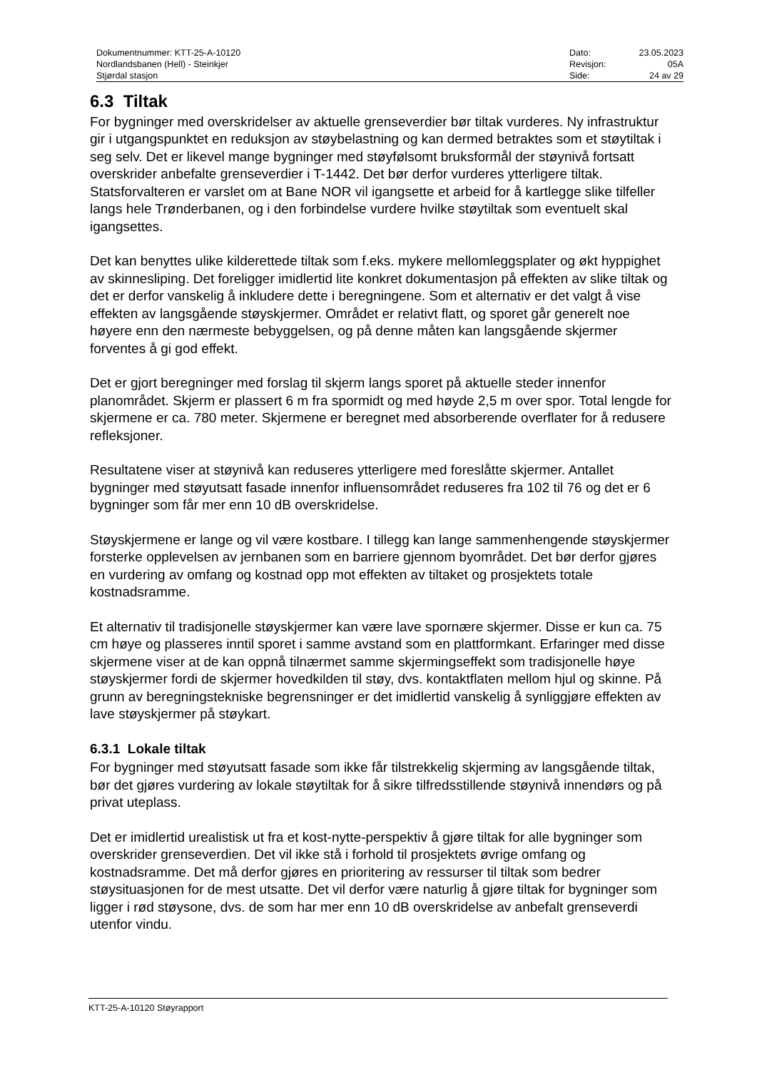| Dokumentnummer: KTT-25-A-10120 | Dato: | 23.05.2023 |
| Nordlandsbanen (Hell) - Steinkjer | Revisjon: | 05A |
| Stjørdal stasjon | Side: | 24 av 29 |
6.3 Tiltak
For bygninger med overskridelser av aktuelle grenseverdier bør tiltak vurderes. Ny infrastruktur gir i utgangspunktet en reduksjon av støybelastning og kan dermed betraktes som et støytiltak i seg selv. Det er likevel mange bygninger med støyfølsomt bruksformål der støynivå fortsatt overskrider anbefalte grenseverdier i T-1442. Det bør derfor vurderes ytterligere tiltak. Statsforvalteren er varslet om at Bane NOR vil igangsette et arbeid for å kartlegge slike tilfeller langs hele Trønderbanen, og i den forbindelse vurdere hvilke støytiltak som eventuelt skal igangsettes.
Det kan benyttes ulike kilderettede tiltak som f.eks. mykere mellomleggsplater og økt hyppighet av skinnesliping. Det foreligger imidlertid lite konkret dokumentasjon på effekten av slike tiltak og det er derfor vanskelig å inkludere dette i beregningene. Som et alternativ er det valgt å vise effekten av langsgående støyskjermer. Området er relativt flatt, og sporet går generelt noe høyere enn den nærmeste bebyggelsen, og på denne måten kan langsgående skjermer forventes å gi god effekt.
Det er gjort beregninger med forslag til skjerm langs sporet på aktuelle steder innenfor planområdet. Skjerm er plassert 6 m fra spormidt og med høyde 2,5 m over spor. Total lengde for skjermene er ca. 780 meter. Skjermene er beregnet med absorberende overflater for å redusere refleksjoner.
Resultatene viser at støynivå kan reduseres ytterligere med foreslåtte skjermer. Antallet bygninger med støyutsatt fasade innenfor influensområdet reduseres fra 102 til 76 og det er 6 bygninger som får mer enn 10 dB overskridelse.
Støyskjermene er lange og vil være kostbare. I tillegg kan lange sammenhengende støyskjermer forsterke opplevelsen av jernbanen som en barriere gjennom byområdet. Det bør derfor gjøres en vurdering av omfang og kostnad opp mot effekten av tiltaket og prosjektets totale kostnadsramme.
Et alternativ til tradisjonelle støyskjermer kan være lave spornære skjermer. Disse er kun ca. 75 cm høye og plasseres inntil sporet i samme avstand som en plattformkant. Erfaringer med disse skjermene viser at de kan oppnå tilnærmet samme skjermingseffekt som tradisjonelle høye støyskjermer fordi de skjermer hovedkilden til støy, dvs. kontaktflaten mellom hjul og skinne. På grunn av beregningstekniske begrensninger er det imidlertid vanskelig å synliggjøre effekten av lave støyskjermer på støykart.
6.3.1 Lokale tiltak
For bygninger med støyutsatt fasade som ikke får tilstrekkelig skjerming av langsgående tiltak, bør det gjøres vurdering av lokale støytiltak for å sikre tilfredsstillende støynivå innendørs og på privat uteplass.
Det er imidlertid urealistisk ut fra et kost-nytte-perspektiv å gjøre tiltak for alle bygninger som overskrider grenseverdien. Det vil ikke stå i forhold til prosjektets øvrige omfang og kostnadsramme. Det må derfor gjøres en prioritering av ressurser til tiltak som bedrer støysituasjonen for de mest utsatte. Det vil derfor være naturlig å gjøre tiltak for bygninger som ligger i rød støysone, dvs. de som har mer enn 10 dB overskridelse av anbefalt grenseverdi utenfor vindu.
KTT-25-A-10120 Støyrapport